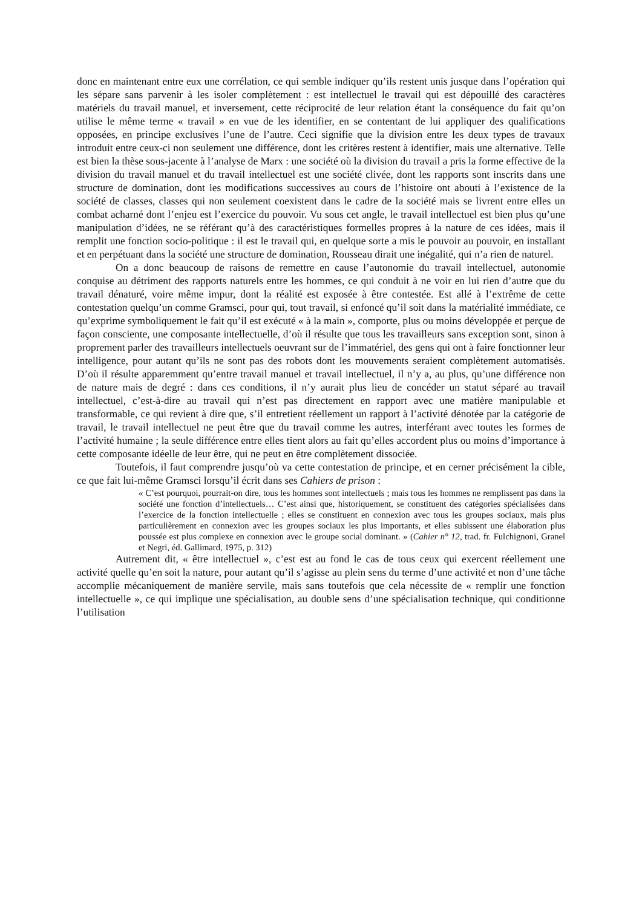donc en maintenant entre eux une corrélation, ce qui semble indiquer qu’ils restent unis jusque dans l’opération qui les sépare sans parvenir à les isoler complètement : est intellectuel le travail qui est dépouillé des caractères matériels du travail manuel, et inversement, cette réciprocité de leur relation étant la conséquence du fait qu’on utilise le même terme « travail » en vue de les identifier, en se contentant de lui appliquer des qualifications opposées, en principe exclusives l’une de l’autre. Ceci signifie que la division entre les deux types de travaux introduit entre ceux-ci non seulement une différence, dont les critères restent à identifier, mais une alternative. Telle est bien la thèse sous-jacente à l’analyse de Marx : une société où la division du travail a pris la forme effective de la division du travail manuel et du travail intellectuel est une société clivée, dont les rapports sont inscrits dans une structure de domination, dont les modifications successives au cours de l’histoire ont abouti à l’existence de la société de classes, classes qui non seulement coexistent dans le cadre de la société mais se livrent entre elles un combat acharné dont l’enjeu est l’exercice du pouvoir. Vu sous cet angle, le travail intellectuel est bien plus qu’une manipulation d’idées, ne se référant qu’à des caractéristiques formelles propres à la nature de ces idées, mais il remplit une fonction socio-politique : il est le travail qui, en quelque sorte a mis le pouvoir au pouvoir, en installant et en perpétuant dans la société une structure de domination, Rousseau dirait une inégalité, qui n’a rien de naturel.
On a donc beaucoup de raisons de remettre en cause l’autonomie du travail intellectuel, autonomie conquise au détriment des rapports naturels entre les hommes, ce qui conduit à ne voir en lui rien d’autre que du travail dénaturé, voire même impur, dont la réalité est exposée à être contestée. Est allé à l’extrême de cette contestation quelqu’un comme Gramsci, pour qui, tout travail, si enfoncé qu’il soit dans la matérialité immédiate, ce qu’exprime symboliquement le fait qu’il est exécuté « à la main », comporte, plus ou moins développée et perçue de façon consciente, une composante intellectuelle, d’où il résulte que tous les travailleurs sans exception sont, sinon à proprement parler des travailleurs intellectuels oeuvrant sur de l’immatériel, des gens qui ont à faire fonctionner leur intelligence, pour autant qu’ils ne sont pas des robots dont les mouvements seraient complètement automatisés. D’où il résulte apparemment qu’entre travail manuel et travail intellectuel, il n’y a, au plus, qu’une différence non de nature mais de degré : dans ces conditions, il n’y aurait plus lieu de concéder un statut séparé au travail intellectuel, c’est-à-dire au travail qui n’est pas directement en rapport avec une matière manipulable et transformable, ce qui revient à dire que, s’il entretient réellement un rapport à l’activité dénotée par la catégorie de travail, le travail intellectuel ne peut être que du travail comme les autres, interférant avec toutes les formes de l’activité humaine ; la seule différence entre elles tient alors au fait qu’elles accordent plus ou moins d’importance à cette composante idéelle de leur être, qui ne peut en être complètement dissociée.
Toutefois, il faut comprendre jusqu’où va cette contestation de principe, et en cerner précisément la cible, ce que fait lui-même Gramsci lorsqu’il écrit dans ses Cahiers de prison :
« C’est pourquoi, pourrait-on dire, tous les hommes sont intellectuels ; mais tous les hommes ne remplissent pas dans la société une fonction d’intellectuels… C’est ainsi que, historiquement, se constituent des catégories spécialisées dans l’exercice de la fonction intellectuelle ; elles se constituent en connexion avec tous les groupes sociaux, mais plus particulièrement en connexion avec les groupes sociaux les plus importants, et elles subissent une élaboration plus poussée est plus complexe en connexion avec le groupe social dominant. » (Cahier n° 12, trad. fr. Fulchignoni, Granel et Negri, éd. Gallimard, 1975, p. 312)
Autrement dit, « être intellectuel », c’est est au fond le cas de tous ceux qui exercent réellement une activité quelle qu’en soit la nature, pour autant qu’il s’agisse au plein sens du terme d’une activité et non d’une tâche accomplie mécaniquement de manière servile, mais sans toutefois que cela nécessite de « remplir une fonction intellectuelle », ce qui implique une spécialisation, au double sens d’une spécialisation technique, qui conditionne l’utilisation